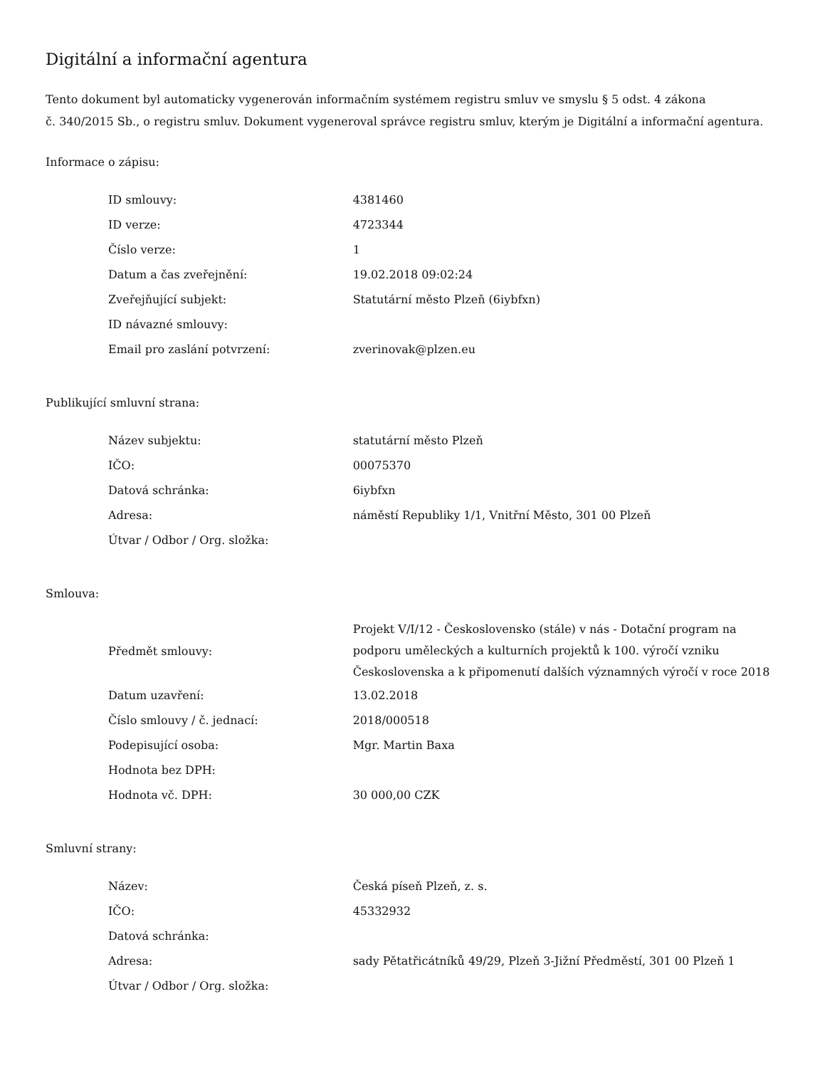Digitální a informační agentura
Tento dokument byl automaticky vygenerován informačním systémem registru smluv ve smyslu § 5 odst. 4 zákona
č. 340/2015 Sb., o registru smluv. Dokument vygeneroval správce registru smluv, kterým je Digitální a informační agentura.
Informace o zápisu:
| ID smlouvy: | 4381460 |
| ID verze: | 4723344 |
| Číslo verze: | 1 |
| Datum a čas zveřejnění: | 19.02.2018 09:02:24 |
| Zveřejňující subjekt: | Statutární město Plzeň (6iybfxn) |
| ID návazné smlouvy: | |
| Email pro zaslání potvrzení: | zverinovak@plzen.eu |
Publikující smluvní strana:
| Název subjektu: | statutární město Plzeň |
| IČO: | 00075370 |
| Datová schránka: | 6iybfxn |
| Adresa: | náměstí Republiky 1/1, Vnitřní Město, 301 00 Plzeň |
| Útvar / Odbor / Org. složka: | |
Smlouva:
| Předmět smlouvy: | Projekt V/I/12 - Československo (stále) v nás - Dotační program na podporu uměleckých a kulturních projektů k 100. výročí vzniku Československa a k připomenutí dalších významných výročí v roce 2018 |
| Datum uzavření: | 13.02.2018 |
| Číslo smlouvy / č. jednací: | 2018/000518 |
| Podepisující osoba: | Mgr. Martin Baxa |
| Hodnota bez DPH: | |
| Hodnota vč. DPH: | 30 000,00 CZK |
Smluvní strany:
| Název: | Česká píseň Plzeň, z. s. |
| IČO: | 45332932 |
| Datová schránka: | |
| Adresa: | sady Pětatřicátníků 49/29, Plzeň 3-Jižní Předměstí, 301 00 Plzeň 1 |
| Útvar / Odbor / Org. složka: | |